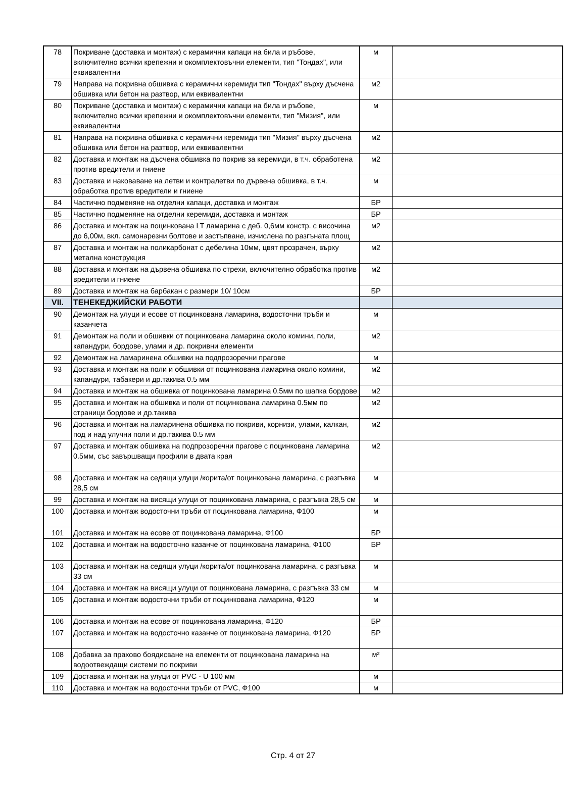| 78 | Покриване (доставка и монтаж) с керамични капаци на била и ръбове, включително всички крепежни и окомплектовъчни елементи, тип "Тондах", или еквивалентни | м | |
| 79 | Направа на покривна обшивка с керамични керемиди тип "Тондах" върху дъсчена обшивка или бетон на разтвор, или еквивалентни | м2 | |
| 80 | Покриване (доставка и монтаж) с керамични капаци на била и ръбове, включително всички крепежни и окомплектовъчни елементи, тип "Мизия", или еквивалентни | м | |
| 81 | Направа на покривна обшивка с керамични керемиди тип "Мизия" върху дъсчена обшивка или бетон на разтвор, или еквивалентни | м2 | |
| 82 | Доставка и монтаж на дъсчена обшивка по покрив за керемиди, в т.ч. обработена против вредители и гниене | м2 | |
| 83 | Доставка и наковаване на летви и контралетви по дървена обшивка, в т.ч. обработка против вредители и гниене | м | |
| 84 | Частично подменяне на отделни капаци, доставка и монтаж | БР | |
| 85 | Частично подменяне на отделни керемиди, доставка и монтаж | БР | |
| 86 | Доставка и монтаж на поцинкована LT ламарина с деб. 0,6мм констр. с височина до 6,00м, вкл. самонарезни болтове и застъпване, изчислена по разгъната площ | м2 | |
| 87 | Доставка и монтаж на поликарбонат с дебелина 10мм, цвят прозрачен, върху метална конструкция | м2 | |
| 88 | Доставка и монтаж на дървена обшивка по стрехи, включително обработка против вредители и гниене | м2 | |
| 89 | Доставка и монтаж на барбакан с размери 10/ 10см | БР | |
| VII. | ТЕНЕКЕДЖИЙСКИ РАБОТИ | | |
| 90 | Демонтаж на улуци и есове от поцинкована ламарина, водосточни тръби и казанчета | м | |
| 91 | Демонтаж на поли и обшивки от поцинкована ламарина около комини, поли, капандури, бордове, улами и др. покривни елементи | м2 | |
| 92 | Демонтаж на ламаринена обшивки на подпрозоречни прагове | м | |
| 93 | Доставка и монтаж на поли и обшивки от поцинкована ламарина около комини, капандури, табакери и др.такива 0.5 мм | м2 | |
| 94 | Доставка и монтаж на обшивка от поцинкована ламарина 0.5мм по шапка бордове | м2 | |
| 95 | Доставка и монтаж на обшивка и поли от поцинкована ламарина 0.5мм по страници бордове и др.такива | м2 | |
| 96 | Доставка и монтаж на ламаринена обшивка по покриви, корнизи, улами, калкан, под и над улучни поли и др.такива 0.5 мм | м2 | |
| 97 | Доставка и монтаж обшивка на подпрозоречни прагове с поцинкована ламарина 0.5мм, със завършващи профили в двата края | м2 | |
| 98 | Доставка и монтаж на седящи улуци /корита/от поцинкована ламарина, с разгъвка 28,5 см | м | |
| 99 | Доставка и монтаж на висящи улуци от поцинкована ламарина, с разгъвка 28,5 см | м | |
| 100 | Доставка и монтаж водосточни тръби от поцинкована ламарина, Ф100 | м | |
| 101 | Доставка и монтаж на есове от поцинкована ламарина, Ф100 | БР | |
| 102 | Доставка и монтаж на водосточно казанче от поцинкована ламарина, Ф100 | БР | |
| 103 | Доставка и монтаж на седящи улуци /корита/от поцинкована ламарина, с разгъвка 33 см | м | |
| 104 | Доставка и монтаж на висящи улуци от поцинкована ламарина, с разгъвка 33 см | м | |
| 105 | Доставка и монтаж водосточни тръби от поцинкована ламарина, Ф120 | м | |
| 106 | Доставка и монтаж на есове от поцинкована ламарина, Ф120 | БР | |
| 107 | Доставка и монтаж на водосточно казанче от поцинкована ламарина, Ф120 | БР | |
| 108 | Добавка за прахово боядисване на елементи от поцинкована ламарина на водоотвеждащи системи по покриви | м² | |
| 109 | Доставка и монтаж на улуци от PVC - U 100 мм | м | |
| 110 | Доставка и монтаж на водосточни тръби от PVC, Ф100 | м | |
Стр. 4 от 27